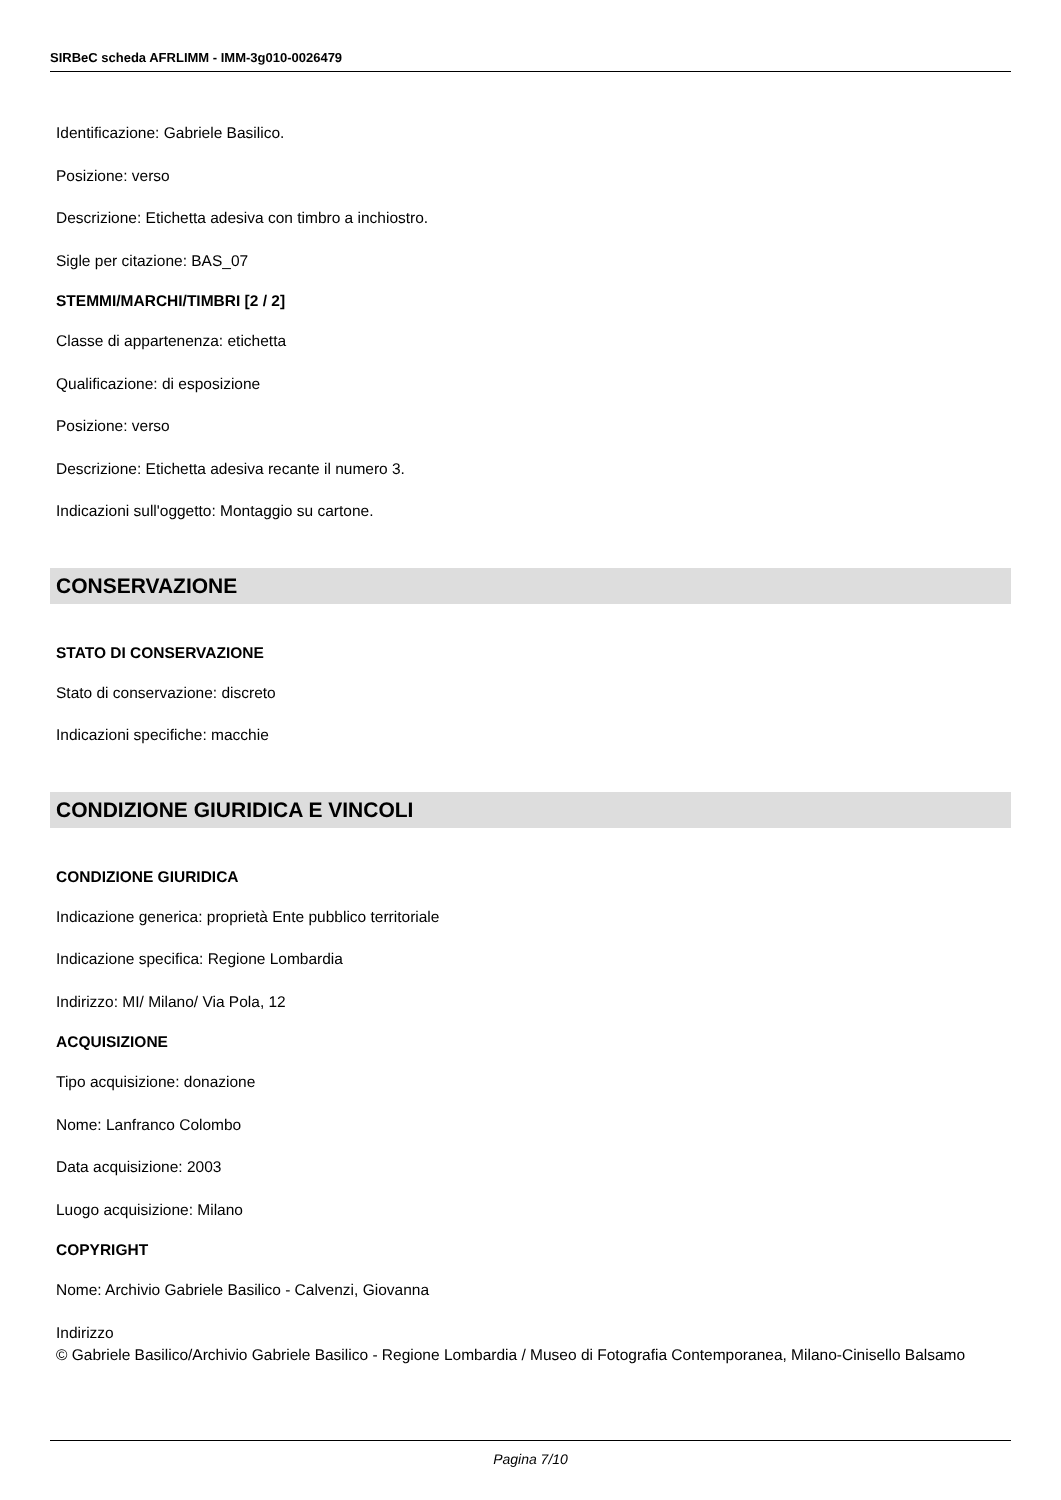SIRBeC scheda AFRLIMM - IMM-3g010-0026479
Identificazione: Gabriele Basilico.
Posizione: verso
Descrizione: Etichetta adesiva con timbro a inchiostro.
Sigle per citazione: BAS_07
STEMMI/MARCHI/TIMBRI [2 / 2]
Classe di appartenenza: etichetta
Qualificazione: di esposizione
Posizione: verso
Descrizione: Etichetta adesiva recante il numero 3.
Indicazioni sull'oggetto: Montaggio su cartone.
CONSERVAZIONE
STATO DI CONSERVAZIONE
Stato di conservazione: discreto
Indicazioni specifiche: macchie
CONDIZIONE GIURIDICA E VINCOLI
CONDIZIONE GIURIDICA
Indicazione generica: proprietà Ente pubblico territoriale
Indicazione specifica: Regione Lombardia
Indirizzo: MI/ Milano/ Via Pola, 12
ACQUISIZIONE
Tipo acquisizione: donazione
Nome: Lanfranco Colombo
Data acquisizione: 2003
Luogo acquisizione: Milano
COPYRIGHT
Nome: Archivio Gabriele Basilico - Calvenzi, Giovanna
Indirizzo
© Gabriele Basilico/Archivio Gabriele Basilico - Regione Lombardia / Museo di Fotografia Contemporanea, Milano-Cinisello Balsamo
Pagina 7/10